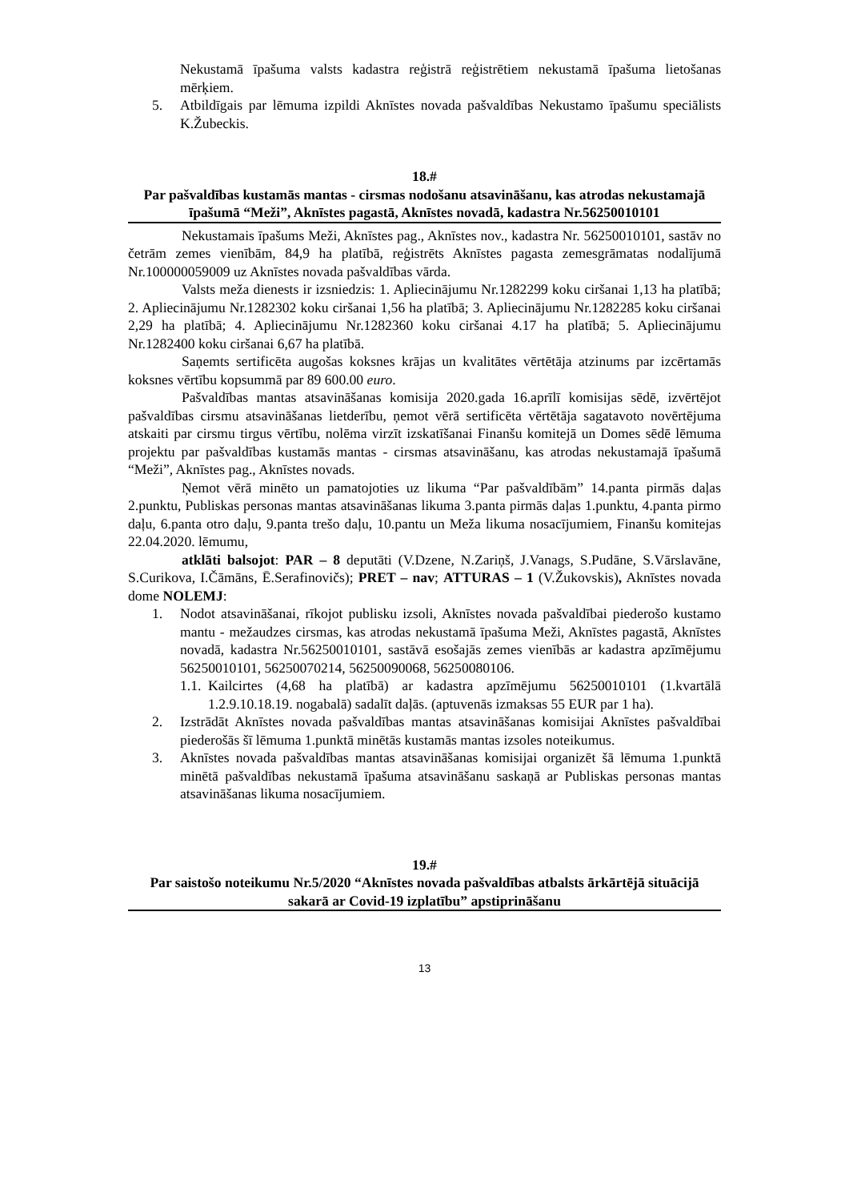Nekustamā īpašuma valsts kadastra reģistrā reģistrētiem nekustamā īpašuma lietošanas mērķiem.
5. Atbildīgais par lēmuma izpildi Aknīstes novada pašvaldības Nekustamo īpašumu speciālists K.Žubeckis.
18.#
Par pašvaldības kustamās mantas - cirsmas nodošanu atsavināšanu, kas atrodas nekustamajā īpašumā “Meži”, Aknīstes pagastā, Aknīstes novadā, kadastra Nr.56250010101
Nekustamais īpašums Meži, Aknīstes pag., Aknīstes nov., kadastra Nr. 56250010101, sastāv no četrām zemes vienībām, 84,9 ha platībā, reģistrēts Aknīstes pagasta zemesgrāmatas nodalījumā Nr.100000059009 uz Aknīstes novada pašvaldības vārda.
Valsts meža dienests ir izsniedzis: 1. Apliecinājumu Nr.1282299 koku ciršanai 1,13 ha platībā; 2. Apliecinājumu Nr.1282302 koku ciršanai 1,56 ha platībā; 3. Apliecinājumu Nr.1282285 koku ciršanai 2,29 ha platībā; 4. Apliecinājumu Nr.1282360 koku ciršanai 4.17 ha platībā; 5. Apliecinājumu Nr.1282400 koku ciršanai 6,67 ha platībā.
Saņemts sertificēta augošas koksnes krājas un kvalitātes vērtētāja atzinums par izcērtamās koksnes vērtību kopsummā par 89 600.00 euro.
Pašvaldības mantas atsavināšanas komisija 2020.gada 16.aprīlī komisijas sēdē, izvērtējot pašvaldības cirsmu atsavināšanas lietderību, ņemot vērā sertificēta vērtētāja sagatavoto novērtējuma atskaiti par cirsmu tirgus vērtību, nolēma virzīt izskatīšanai Finanšu komitejā un Domes sēdē lēmuma projektu par pašvaldības kustamās mantas - cirsmas atsavināšanu, kas atrodas nekustamajā īpašumā “Meži”, Aknīstes pag., Aknīstes novads.
Ņemot vērā minēto un pamatojoties uz likuma “Par pašvaldībām” 14.panta pirmās daļas 2.punktu, Publiskas personas mantas atsavināšanas likuma 3.panta pirmās daļas 1.punktu, 4.panta pirmo daļu, 6.panta otro daļu, 9.panta trešo daļu, 10.pantu un Meža likuma nosacījumiem, Finanšu komitejas 22.04.2020. lēmumu,
atklāti balsojot: PAR – 8 deputāti (V.Dzene, N.Zariņš, J.Vanags, S.Pudāne, S.Vārslavāne, S.Curikova, I.Čāmāns, Ē.Serafinovičs); PRET – nav; ATTURAS – 1 (V.Žukovskis), Aknīstes novada dome NOLEMJ:
1. Nodot atsavināšanai, rīkojot publisku izsoli, Aknīstes novada pašvaldībai piederošo kustamo mantu - mežaudzes cirsmas, kas atrodas nekustamā īpašuma Meži, Aknīstes pagastā, Aknīstes novadā, kadastra Nr.56250010101, sastāvā esošajās zemes vienībās ar kadastra apzīmējumu 56250010101, 56250070214, 56250090068, 56250080106.
1.1. Kailcirtes (4,68 ha platībā) ar kadastra apzīmējumu 56250010101 (1.kvartālā 1.2.9.10.18.19. nogabalā) sadalīt daļās. (aptuvenās izmaksas 55 EUR par 1 ha).
2. Izstrādāt Aknīstes novada pašvaldības mantas atsavināšanas komisijai Aknīstes pašvaldībai piederošās šī lēmuma 1.punktā minētās kustamās mantas izsoles noteikumus.
3. Aknīstes novada pašvaldības mantas atsavināšanas komisijai organizēt šā lēmuma 1.punktā minētā pašvaldības nekustamā īpašuma atsavināšanu saskaņā ar Publiskas personas mantas atsavināšanas likuma nosacījumiem.
19.#
Par saistošo noteikumu Nr.5/2020 “Aknīstes novada pašvaldības atbalsts ārkārtējā situācijā sakarā ar Covid-19 izplatību” apstiprināšanu
13